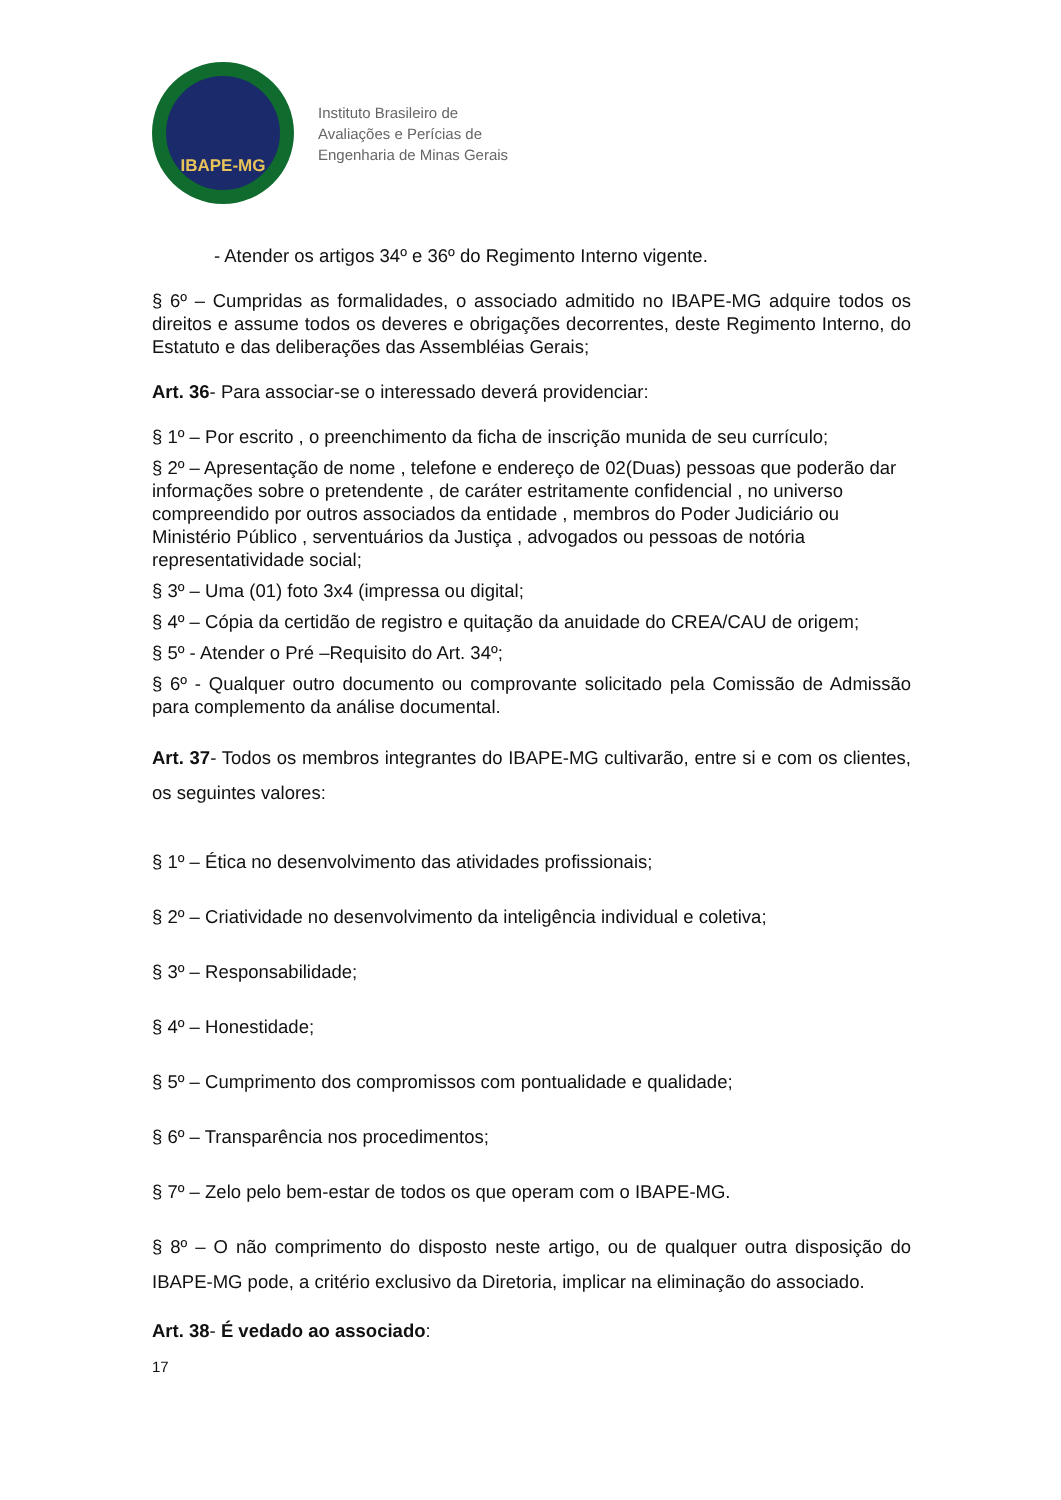IBAPE-MG
Instituto Brasileiro de
Avaliações e Perícias de
Engenharia de Minas Gerais
- Atender os artigos 34º e 36º do Regimento Interno vigente.
§ 6º – Cumpridas as formalidades, o associado admitido no IBAPE-MG adquire todos os direitos e assume todos os deveres e obrigações decorrentes, deste Regimento Interno, do Estatuto e das deliberações das Assembléias Gerais;
Art. 36- Para associar-se o interessado deverá providenciar:
§ 1º – Por escrito , o preenchimento da ficha de inscrição munida de seu currículo;
§ 2º – Apresentação de nome , telefone e endereço de 02(Duas) pessoas que poderão dar informações sobre o pretendente , de caráter estritamente confidencial , no universo compreendido por outros associados da entidade , membros do Poder Judiciário ou Ministério Público , serventuários da Justiça , advogados ou pessoas de notória representatividade social;
§ 3º – Uma (01) foto 3x4 (impressa ou digital;
§ 4º – Cópia da certidão de registro e quitação da anuidade do CREA/CAU de origem;
§ 5º - Atender o Pré –Requisito do Art. 34º;
§ 6º - Qualquer outro documento ou comprovante solicitado pela Comissão de Admissão para complemento da análise documental.
Art. 37- Todos os membros integrantes do IBAPE-MG cultivarão, entre si e com os clientes, os seguintes valores:
§ 1º – Ética no desenvolvimento das atividades profissionais;
§ 2º – Criatividade no desenvolvimento da inteligência individual e coletiva;
§ 3º – Responsabilidade;
§ 4º – Honestidade;
§ 5º – Cumprimento dos compromissos com pontualidade e qualidade;
§ 6º – Transparência nos procedimentos;
§ 7º – Zelo pelo bem-estar de todos os que operam com o IBAPE-MG.
§ 8º – O não comprimento do disposto neste artigo, ou de qualquer outra disposição do IBAPE-MG pode, a critério exclusivo da Diretoria, implicar na eliminação do associado.
Art. 38- É vedado ao associado:
17